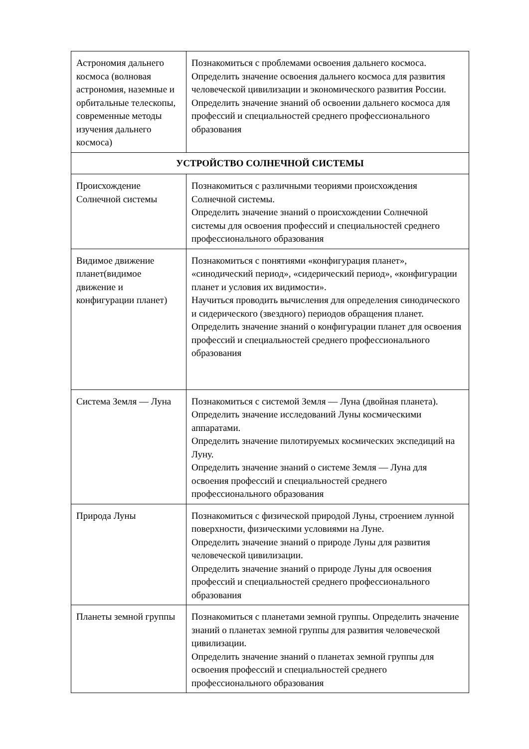| Астрономия дальнего космоса (волновая астрономия, наземные и орбитальные телескопы, современные методы изучения дальнего космоса) | Познакомиться с проблемами освоения дальнего космоса. Определить значение освоения дальнего космоса для развития человеческой цивилизации и экономического развития России. Определить значение знаний об освоении дальнего космоса для профессий и специальностей среднего профессионального образования |
| УСТРОЙСТВО СОЛНЕЧНОЙ СИСТЕМЫ | |
| Происхождение Солнечной системы | Познакомиться с различными теориями происхождения Солнечной системы. Определить значение знаний о происхождении Солнечной системы для освоения профессий и специальностей среднего профессионального образования |
| Видимое движение планет(видимое движение и конфигурации планет) | Познакомиться с понятиями «конфигурация планет», «синодический период», «сидерический период», «конфигурации планет и условия их видимости». Научиться проводить вычисления для определения синодического и сидерического (звездного) периодов обращения планет. Определить значение знаний о конфигурации планет для освоения профессий и специальностей среднего профессионального образования |
| Система Земля — Луна | Познакомиться с системой Земля — Луна (двойная планета). Определить значение исследований Луны космическими аппаратами. Определить значение пилотируемых космических экспедиций на Луну. Определить значение знаний о системе Земля — Луна для освоения профессий и специальностей среднего профессионального образования |
| Природа Луны | Познакомиться с физической природой Луны, строением лунной поверхности, физическими условиями на Луне. Определить значение знаний о природе Луны для развития человеческой цивилизации. Определить значение знаний о природе Луны для освоения профессий и специальностей среднего профессионального образования |
| Планеты земной группы | Познакомиться с планетами земной группы. Определить значение знаний о планетах земной группы для развития человеческой цивилизации. Определить значение знаний о планетах земной группы для освоения профессий и специальностей среднего профессионального образования |